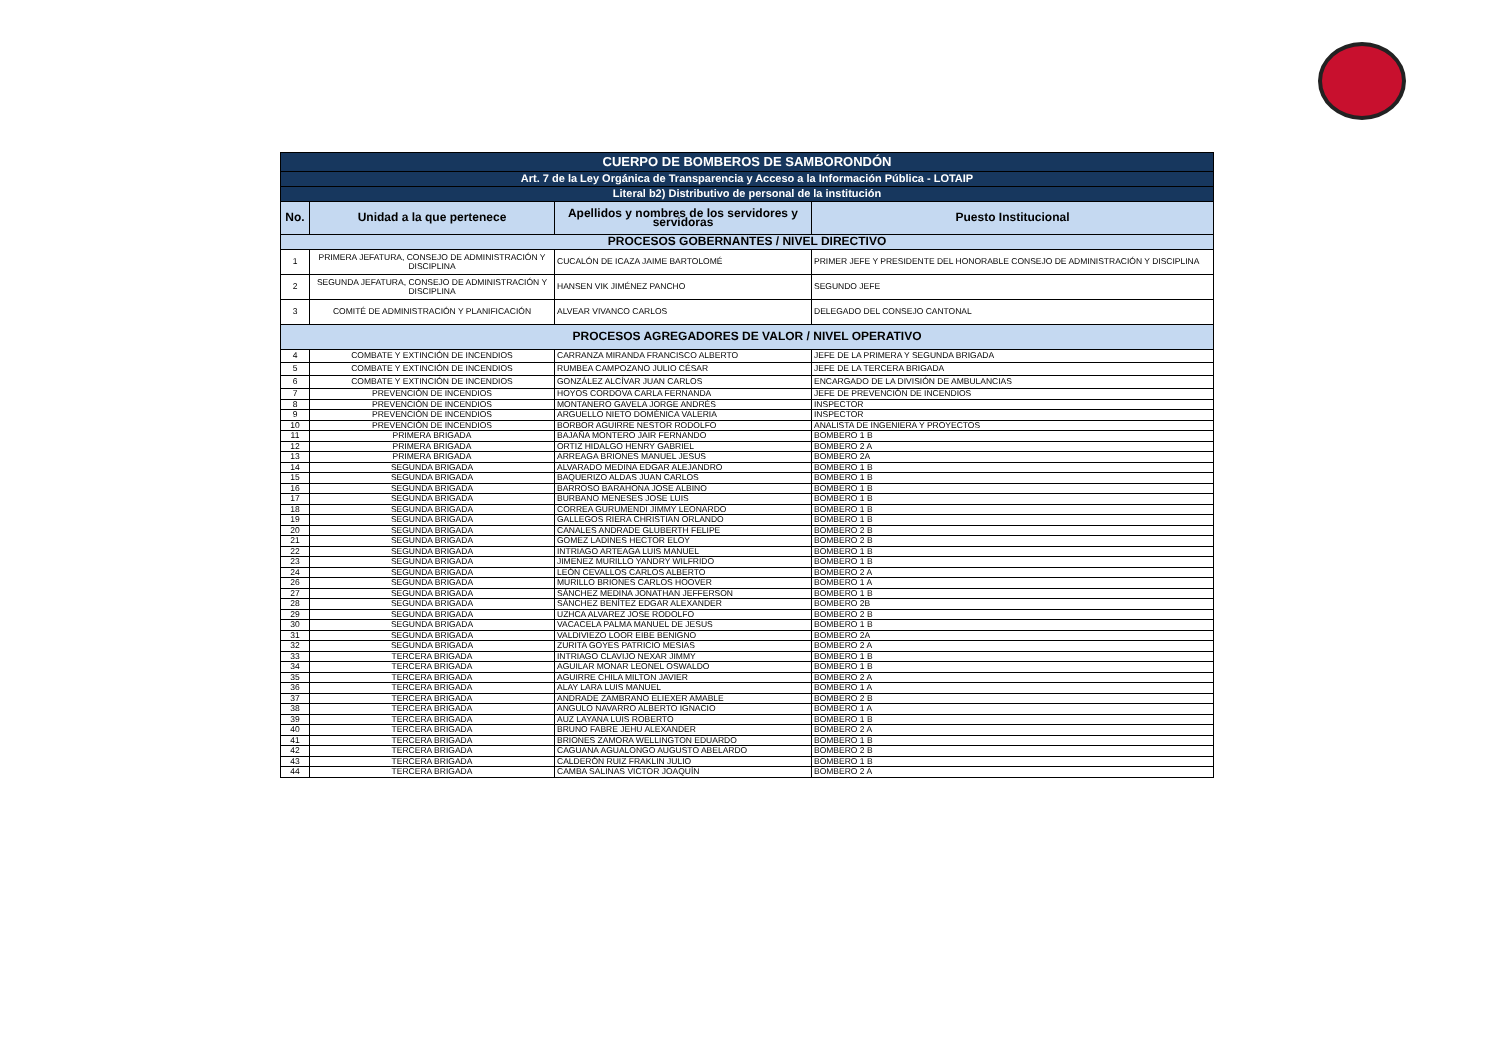| CUERPO DE BOMBEROS DE SAMBORONDÓN | | | |
| Art. 7 de la Ley Orgánica de Transparencia y Acceso a la Información Pública - LOTAIP | | | |
| Literal b2) Distributivo de personal de la institución | | | |
| No. | Unidad a la que pertenece | Apellidos y nombres de los servidores y servidoras | Puesto Institucional |
| PROCESOS GOBERNANTES / NIVEL DIRECTIVO | | | |
| 1 | PRIMERA JEFATURA, CONSEJO DE ADMINISTRACIÓN Y DISCIPLINA | CUCALÓN DE ICAZA JAIME BARTOLOMÉ | PRIMER JEFE Y PRESIDENTE DEL HONORABLE CONSEJO DE ADMINISTRACIÓN Y DISCIPLINA |
| 2 | SEGUNDA JEFATURA, CONSEJO DE ADMINISTRACIÓN Y DISCIPLINA | HANSEN VIK JIMÉNEZ PANCHO | SEGUNDO JEFE |
| 3 | COMITÉ DE ADMINISTRACIÓN Y PLANIFICACIÓN | ALVEAR VIVANCO CARLOS | DELEGADO DEL CONSEJO CANTONAL |
| PROCESOS AGREGADORES DE VALOR / NIVEL OPERATIVO | | | |
| 4 | COMBATE Y EXTINCIÓN DE INCENDIOS | CARRANZA MIRANDA FRANCISCO ALBERTO | JEFE DE LA PRIMERA Y SEGUNDA BRIGADA |
| 5 | COMBATE Y EXTINCIÓN DE INCENDIOS | RUMBEA CAMPOZANO JULIO CÉSAR | JEFE DE LA TERCERA BRIGADA |
| 6 | COMBATE Y EXTINCIÓN DE INCENDIOS | GONZÁLEZ ALCÍVAR JUAN CARLOS | ENCARGADO DE LA DIVISIÓN DE AMBULANCIAS |
| 7 | PREVENCIÓN DE INCENDIOS | HOYOS CORDOVA CARLA FERNANDA | JEFE DE PREVENCIÓN DE INCENDIOS |
| 8 | PREVENCIÓN DE INCENDIOS | MONTANERO GAVELA JORGE ANDRÉS | INSPECTOR |
| 9 | PREVENCIÓN DE INCENDIOS | ARGUELLO NIETO DOMÉNICA VALERIA | INSPECTOR |
| 10 | PREVENCIÓN DE INCENDIOS | BORBOR AGUIRRE NESTOR RODOLFO | ANALISTA DE INGENIERA Y PROYECTOS |
| 11 | PRIMERA BRIGADA | BAJAÑA MONTERO JAIR FERNANDO | BOMBERO 1 B |
| 12 | PRIMERA BRIGADA | ORTIZ HIDALGO HENRY GABRIEL | BOMBERO 2 A |
| 13 | PRIMERA BRIGADA | ARREAGA BRIONES MANUEL JESUS | BOMBERO 2A |
| 14 | SEGUNDA BRIGADA | ALVARADO MEDINA EDGAR ALEJANDRO | BOMBERO 1 B |
| 15 | SEGUNDA BRIGADA | BAQUERIZO ALDAS JUAN CARLOS | BOMBERO 1 B |
| 16 | SEGUNDA BRIGADA | BARROSO BARAHONA JOSE ALBINO | BOMBERO 1 B |
| 17 | SEGUNDA BRIGADA | BURBANO MENESES JOSE LUIS | BOMBERO 1 B |
| 18 | SEGUNDA BRIGADA | CORREA GURUMENDI JIMMY LEONARDO | BOMBERO 1 B |
| 19 | SEGUNDA BRIGADA | GALLEGOS RIERA CHRISTIAN ORLANDO | BOMBERO 1 B |
| 20 | SEGUNDA BRIGADA | CANALES ANDRADE GLUBERTH FELIPE | BOMBERO 2 B |
| 21 | SEGUNDA BRIGADA | GOMEZ LADINES HECTOR ELOY | BOMBERO 2 B |
| 22 | SEGUNDA BRIGADA | INTRIAGO ARTEAGA LUIS MANUEL | BOMBERO 1 B |
| 23 | SEGUNDA BRIGADA | JIMENEZ MURILLO YANDRY WILFRIDO | BOMBERO 1 B |
| 24 | SEGUNDA BRIGADA | LEÓN CEVALLOS CARLOS ALBERTO | BOMBERO 2 A |
| 26 | SEGUNDA BRIGADA | MURILLO BRIONES CARLOS HOOVER | BOMBERO 1 A |
| 27 | SEGUNDA BRIGADA | SÁNCHEZ MEDINA JONATHAN JEFFERSON | BOMBERO 1 B |
| 28 | SEGUNDA BRIGADA | SÁNCHEZ BENÍTEZ EDGAR ALEXANDER | BOMBERO 2B |
| 29 | SEGUNDA BRIGADA | UZHCA ALVAREZ JOSE RODOLFO | BOMBERO 2 B |
| 30 | SEGUNDA BRIGADA | VACACELA PALMA MANUEL DE JESUS | BOMBERO 1 B |
| 31 | SEGUNDA BRIGADA | VALDIVIEZO LOOR EIBE BENIGNO | BOMBERO 2A |
| 32 | SEGUNDA BRIGADA | ZURITA GOYES PATRICIO MESIAS | BOMBERO 2 A |
| 33 | TERCERA BRIGADA | INTRIAGO CLAVIJO NEXAR JIMMY | BOMBERO 1 B |
| 34 | TERCERA BRIGADA | AGUILAR MONAR LEONEL OSWALDO | BOMBERO 1 B |
| 35 | TERCERA BRIGADA | AGUIRRE CHILA MILTON JAVIER | BOMBERO 2 A |
| 36 | TERCERA BRIGADA | ALAY LARA LUIS MANUEL | BOMBERO 1 A |
| 37 | TERCERA BRIGADA | ANDRADE ZAMBRANO ELIEXER AMABLE | BOMBERO 2 B |
| 38 | TERCERA BRIGADA | ANGULO NAVARRO ALBERTO IGNACIO | BOMBERO 1 A |
| 39 | TERCERA BRIGADA | AUZ LAYANA LUIS ROBERTO | BOMBERO 1 B |
| 40 | TERCERA BRIGADA | BRUNO FABRE JEHU ALEXANDER | BOMBERO 2 A |
| 41 | TERCERA BRIGADA | BRIONES ZAMORA WELLINGTON EDUARDO | BOMBERO 1 B |
| 42 | TERCERA BRIGADA | CAGUANA AGUALONGO AUGUSTO ABELARDO | BOMBERO 2 B |
| 43 | TERCERA BRIGADA | CALDERÓN RUIZ FRAKLIN JULIO | BOMBERO 1 B |
| 44 | TERCERA BRIGADA | CAMBA SALINAS VICTOR JOAQUÍN | BOMBERO 2 A |